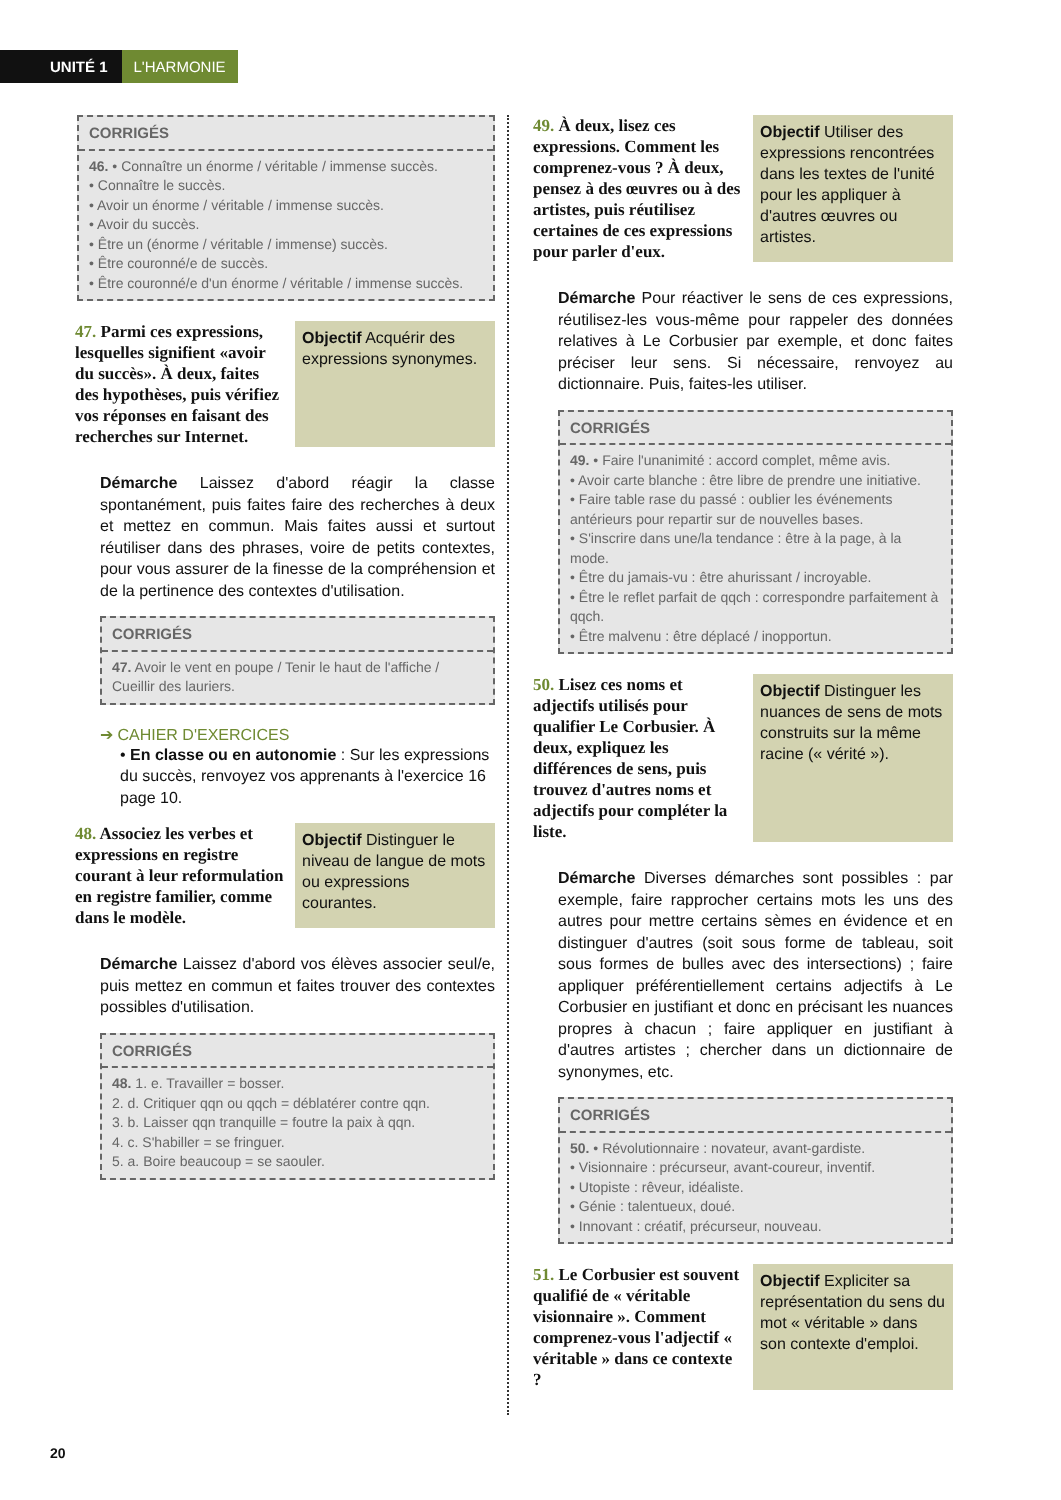UNITÉ 1 L'HARMONIE
CORRIGÉS
46. • Connaître un énorme / véritable / immense succès.
• Connaître le succès.
• Avoir un énorme / véritable / immense succès.
• Avoir du succès.
• Être un (énorme / véritable / immense) succès.
• Être couronné/e de succès.
• Être couronné/e d'un énorme / véritable / immense succès.
47. Parmi ces expressions, lesquelles signifient «avoir du succès». À deux, faites des hypothèses, puis vérifiez vos réponses en faisant des recherches sur Internet.
Objectif Acquérir des expressions synonymes.
Démarche Laissez d'abord réagir la classe spontanément, puis faites faire des recherches à deux et mettez en commun. Mais faites aussi et surtout réutiliser dans des phrases, voire de petits contextes, pour vous assurer de la finesse de la compréhension et de la pertinence des contextes d'utilisation.
CORRIGÉS
47. Avoir le vent en poupe / Tenir le haut de l'affiche / Cueillir des lauriers.
➔ CAHIER D'EXERCICES
• En classe ou en autonomie : Sur les expressions du succès, renvoyez vos apprenants à l'exercice 16 page 10.
48. Associez les verbes et expressions en registre courant à leur reformulation en registre familier, comme dans le modèle.
Objectif Distinguer le niveau de langue de mots ou expressions courantes.
Démarche Laissez d'abord vos élèves associer seul/e, puis mettez en commun et faites trouver des contextes possibles d'utilisation.
CORRIGÉS
48. 1. e. Travailler = bosser.
2. d. Critiquer qqn ou qqch = déblatérer contre qqn.
3. b. Laisser qqn tranquille = foutre la paix à qqn.
4. c. S'habiller = se fringuer.
5. a. Boire beaucoup = se saouler.
49. À deux, lisez ces expressions. Comment les comprenez-vous ? À deux, pensez à des œuvres ou à des artistes, puis réutilisez certaines de ces expressions pour parler d'eux.
Objectif Utiliser des expressions rencontrées dans les textes de l'unité pour les appliquer à d'autres œuvres ou artistes.
Démarche Pour réactiver le sens de ces expressions, réutilisez-les vous-même pour rappeler des données relatives à Le Corbusier par exemple, et donc faites préciser leur sens. Si nécessaire, renvoyez au dictionnaire. Puis, faites-les utiliser.
CORRIGÉS
49. • Faire l'unanimité : accord complet, même avis.
• Avoir carte blanche : être libre de prendre une initiative.
• Faire table rase du passé : oublier les événements antérieurs pour repartir sur de nouvelles bases.
• S'inscrire dans une/la tendance : être à la page, à la mode.
• Être du jamais-vu : être ahurissant / incroyable.
• Être le reflet parfait de qqch : correspondre parfaitement à qqch.
• Être malvenu : être déplacé / inopportun.
50. Lisez ces noms et adjectifs utilisés pour qualifier Le Corbusier. À deux, expliquez les différences de sens, puis trouvez d'autres noms et adjectifs pour compléter la liste.
Objectif Distinguer les nuances de sens de mots construits sur la même racine (« vérité »).
Démarche Diverses démarches sont possibles : par exemple, faire rapprocher certains mots les uns des autres pour mettre certains sèmes en évidence et en distinguer d'autres (soit sous forme de tableau, soit sous formes de bulles avec des intersections) ; faire appliquer préférentiellement certains adjectifs à Le Corbusier en justifiant et donc en précisant les nuances propres à chacun ; faire appliquer en justifiant à d'autres artistes ; chercher dans un dictionnaire de synonymes, etc.
CORRIGÉS
50. • Révolutionnaire : novateur, avant-gardiste.
• Visionnaire : précurseur, avant-coureur, inventif.
• Utopiste : rêveur, idéaliste.
• Génie : talentueux, doué.
• Innovant : créatif, précurseur, nouveau.
51. Le Corbusier est souvent qualifié de « véritable visionnaire ». Comment comprenez-vous l'adjectif « véritable » dans ce contexte ?
Objectif Expliciter sa représentation du sens du mot « véritable » dans son contexte d'emploi.
20